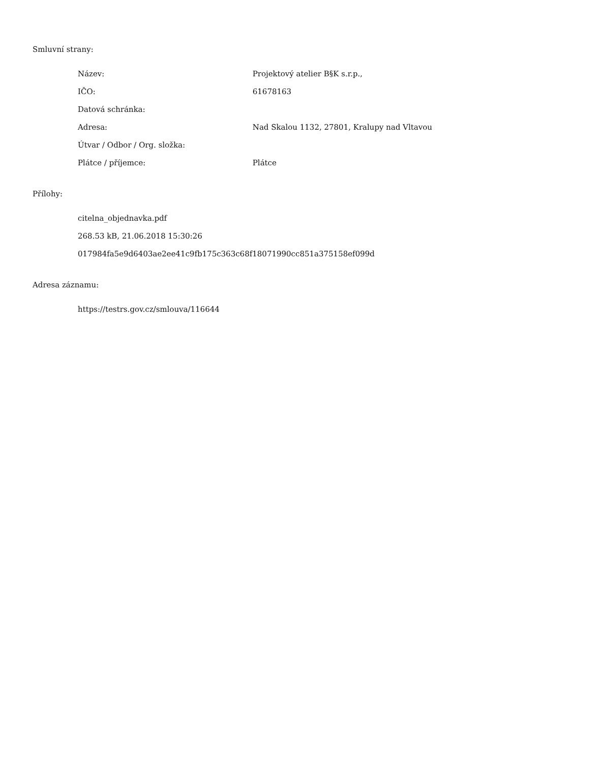Smluvní strany:
| Název: | Projektový atelier B§K s.r.p., |
| IČO: | 61678163 |
| Datová schránka: | |
| Adresa: | Nad Skalou 1132, 27801, Kralupy nad Vltavou |
| Útvar / Odbor / Org. složka: | |
| Plátce / příjemce: | Plátce |
Přílohy:
citelna_objednavka.pdf
268.53 kB, 21.06.2018 15:30:26
017984fa5e9d6403ae2ee41c9fb175c363c68f18071990cc851a375158ef099d
Adresa záznamu:
https://testrs.gov.cz/smlouva/116644